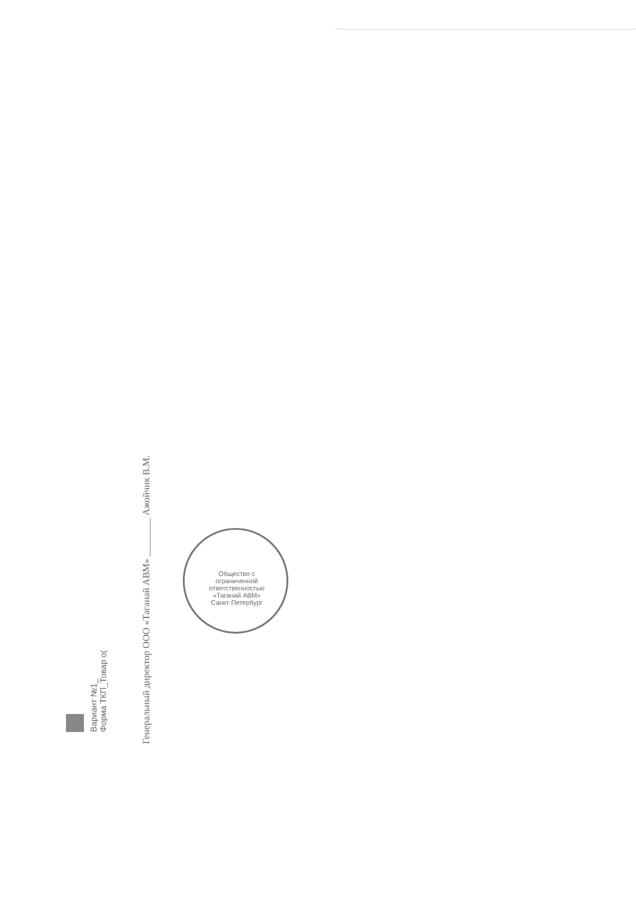Вариант №1_
Форма ТКП_Товар о(
Генеральный директор ООО «Таганай АВМ» ________ Ажойчик В.М.
Общество с ограниченной ответственностью «Таганай АВМ» Санкт-Петербург